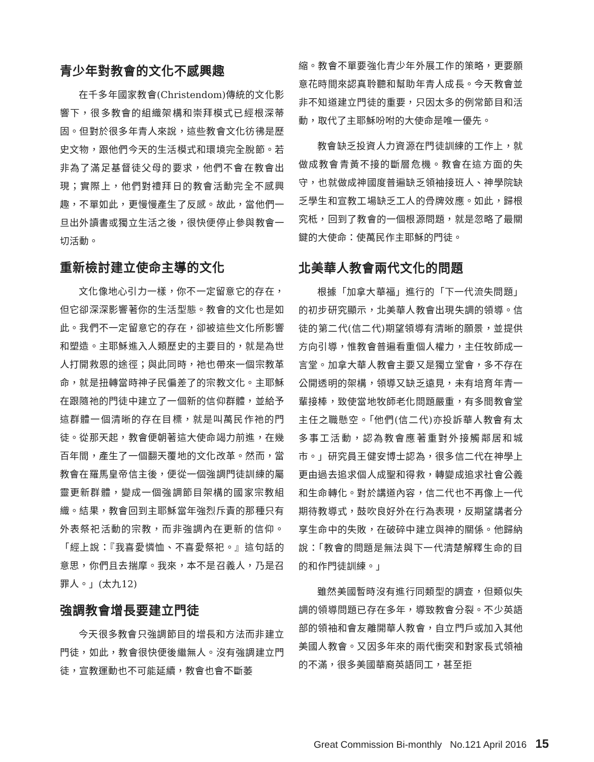青少年對教會的文化不感興趣
在千多年國家教會(Christendom)傳統的文化影響下，很多教會的組織架構和崇拜模式已經根深蒂固。但對於很多年青人來說，這些教會文化彷彿是歷史文物，跟他們今天的生活模式和環境完全脫節。若非為了滿足基督徒父母的要求，他們不會在教會出現；實際上，他們對禮拜日的教會活動完全不感興趣，不單如此，更慢慢產生了反感。故此，當他們一旦出外讀書或獨立生活之後，很快便停止參與教會一切活動。
重新檢討建立使命主導的文化
文化像地心引力一樣，你不一定留意它的存在，但它卻深深影響著你的生活型態。教會的文化也是如此。我們不一定留意它的存在，卻被這些文化所影響和塑造。主耶穌進入人類歷史的主要目的，就是為世人打開救恩的途徑；與此同時，祂也帶來一個宗教革命，就是扭轉當時神子民偏差了的宗教文化。主耶穌在跟隨祂的門徒中建立了一個新的信仰群體，並給予這群體一個清晰的存在目標，就是叫萬民作祂的門徒。從那天起，教會便朝著這大使命竭力前進，在幾百年間，產生了一個翻天覆地的文化改革。然而，當教會在羅馬皇帝信主後，便從一個強調門徒訓練的屬靈更新群體，變成一個強調節目架構的國家宗教組織。結果，教會回到主耶穌當年強烈斥責的那種只有外表祭祀活動的宗教，而非強調內在更新的信仰。「經上說：『我喜愛憐恤、不喜愛祭祀。』這句話的意思，你們且去揣摩。我來，本不是召義人，乃是召罪人。」(太九12)
強調教會增長要建立門徒
今天很多教會只強調節目的增長和方法而非建立門徒，如此，教會很快便後繼無人。沒有強調建立門徒，宣教運動也不可能延續，教會也會不斷萎
縮。教會不單要強化青少年外展工作的策略，更要願意花時間來認真聆聽和幫助年青人成長。今天教會並非不知道建立門徒的重要，只因太多的例常節目和活動，取代了主耶穌吩咐的大使命是唯一優先。
教會缺乏投資人力資源在門徒訓練的工作上，就做成教會青黃不接的斷層危機。教會在這方面的失守，也就做成神國度普遍缺乏領袖接班人、神學院缺乏學生和宣教工場缺乏工人的骨牌效應。如此，歸根究柢，回到了教會的一個根源問題，就是忽略了最關鍵的大使命：使萬民作主耶穌的門徒。
北美華人教會兩代文化的問題
根據「加拿大華福」進行的「下一代流失問題」的初步研究顯示，北美華人教會出現失調的領導。信徒的第二代(信二代)期望領導有清晰的願景，並提供方向引導，惟教會普遍看重個人權力，主任牧師成一言堂。加拿大華人教會主要又是獨立堂會，多不存在公開透明的架構，領導又缺乏遠見，未有培育年青一輩接棒，致使當地牧師老化問題嚴重，有多間教會堂主任之職懸空。「他們(信二代)亦投訴華人教會有太多事工活動，認為教會應著重對外接觸鄰居和城市。」研究員王健安博士認為，很多信二代在神學上更由過去追求個人成聖和得救，轉變成追求社會公義和生命轉化。對於講道內容，信二代也不再像上一代期待教導式，鼓吹良好外在行為表現，反期望講者分享生命中的失敗，在破碎中建立與神的關係。他歸納說：「教會的問題是無法與下一代清楚解釋生命的目的和作門徒訓練。」
雖然美國暫時沒有進行同類型的調查，但類似失調的領導問題已存在多年，導致教會分裂。不少英語部的領袖和會友離開華人教會，自立門戶或加入其他美國人教會。又因多年來的兩代衝突和對家長式領袖的不滿，很多美國華裔英語同工，甚至拒
Great Commission Bi-monthly No.121 April 2016 15